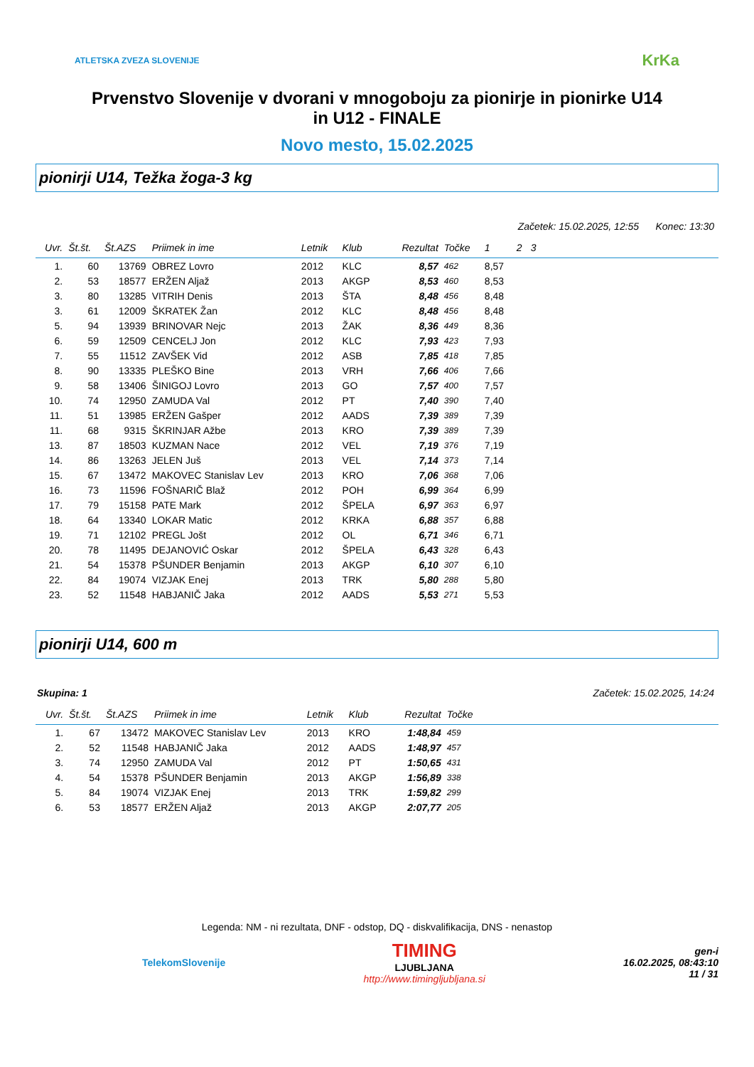ATLETSKA ZVEZA SLOVENIJE KrKa
Prvenstvo Slovenije v dvorani v mnogoboju za pionirje in pionirke U14
in U12 - FINALE
Novo mesto, 15.02.2025
pionirji U14, Težka žoga-3 kg
Začetek: 15.02.2025, 12:55 Konec: 13:30
| Uvr. | Št.št. | Št.AZS | Priimek in ime | Letnik | Klub | Rezultat | Točke | 1 | 2 | 3 | |
| --- | --- | --- | --- | --- | --- | --- | --- | --- | --- | --- | --- |
| 1. | 60 | 13769 | OBREZ Lovro | 2012 | KLC | 8,57 | 462 | 8,57 | | | |
| 2. | 53 | 18577 | ERŽEN Aljaž | 2013 | AKGP | 8,53 | 460 | 8,53 | | | |
| 3. | 80 | 13285 | VITRIH Denis | 2013 | ŠTA | 8,48 | 456 | 8,48 | | | |
| 3. | 61 | 12009 | ŠKRATEK Žan | 2012 | KLC | 8,48 | 456 | 8,48 | | | |
| 5. | 94 | 13939 | BRINOVAR Nejc | 2013 | ŽAK | 8,36 | 449 | 8,36 | | | |
| 6. | 59 | 12509 | CENCELJ Jon | 2012 | KLC | 7,93 | 423 | 7,93 | | | |
| 7. | 55 | 11512 | ZAVŠEK Vid | 2012 | ASB | 7,85 | 418 | 7,85 | | | |
| 8. | 90 | 13335 | PLEŠKO Bine | 2013 | VRH | 7,66 | 406 | 7,66 | | | |
| 9. | 58 | 13406 | ŠINIGOJ Lovro | 2013 | GO | 7,57 | 400 | 7,57 | | | |
| 10. | 74 | 12950 | ZAMUDA Val | 2012 | PT | 7,40 | 390 | 7,40 | | | |
| 11. | 51 | 13985 | ERŽEN Gašper | 2012 | AADS | 7,39 | 389 | 7,39 | | | |
| 11. | 68 | 9315 | ŠKRINJAR Ažbe | 2013 | KRO | 7,39 | 389 | 7,39 | | | |
| 13. | 87 | 18503 | KUZMAN Nace | 2012 | VEL | 7,19 | 376 | 7,19 | | | |
| 14. | 86 | 13263 | JELEN Juš | 2013 | VEL | 7,14 | 373 | 7,14 | | | |
| 15. | 67 | 13472 | MAKOVEC Stanislav Lev | 2013 | KRO | 7,06 | 368 | 7,06 | | | |
| 16. | 73 | 11596 | FOŠNARIČ Blaž | 2012 | POH | 6,99 | 364 | 6,99 | | | |
| 17. | 79 | 15158 | PATE Mark | 2012 | ŠPELA | 6,97 | 363 | 6,97 | | | |
| 18. | 64 | 13340 | LOKAR Matic | 2012 | KRKA | 6,88 | 357 | 6,88 | | | |
| 19. | 71 | 12102 | PREGL Jošt | 2012 | OL | 6,71 | 346 | 6,71 | | | |
| 20. | 78 | 11495 | DEJANOVIĆ Oskar | 2012 | ŠPELA | 6,43 | 328 | 6,43 | | | |
| 21. | 54 | 15378 | PŠUNDER Benjamin | 2013 | AKGP | 6,10 | 307 | 6,10 | | | |
| 22. | 84 | 19074 | VIZJAK Enej | 2013 | TRK | 5,80 | 288 | 5,80 | | | |
| 23. | 52 | 11548 | HABJANIČ Jaka | 2012 | AADS | 5,53 | 271 | 5,53 | | | |
pionirji U14, 600 m
Skupina: 1 Začetek: 15.02.2025, 14:24
| Uvr. | Št.št. | Št.AZS | Priimek in ime | Letnik | Klub | Rezultat | Točke | |
| --- | --- | --- | --- | --- | --- | --- | --- | --- |
| 1. | 67 | 13472 | MAKOVEC Stanislav Lev | 2013 | KRO | 1:48,84 | 459 | |
| 2. | 52 | 11548 | HABJANIČ Jaka | 2012 | AADS | 1:48,97 | 457 | |
| 3. | 74 | 12950 | ZAMUDA Val | 2012 | PT | 1:50,65 | 431 | |
| 4. | 54 | 15378 | PŠUNDER Benjamin | 2013 | AKGP | 1:56,89 | 338 | |
| 5. | 84 | 19074 | VIZJAK Enej | 2013 | TRK | 1:59,82 | 299 | |
| 6. | 53 | 18577 | ERŽEN Aljaž | 2013 | AKGP | 2:07,77 | 205 | |
Legenda: NM - ni rezultata, DNF - odstop, DQ - diskvalifikacija, DNS - nenastop
TelekomSlovenije TIMING
LJUBLJANA
http://www.timingljubljana.si gen-i
16.02.2025, 08:43:10
11 / 31